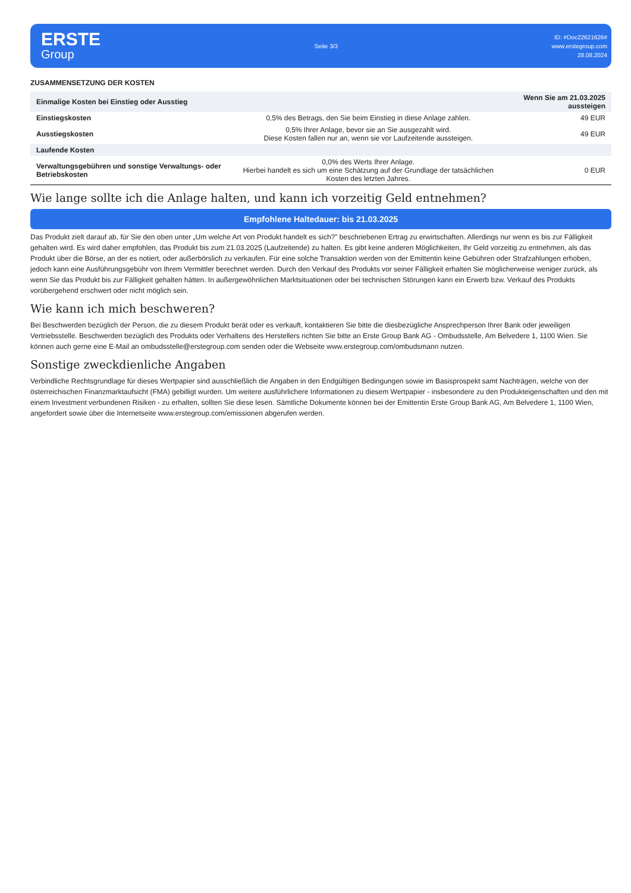ERSTE
Group
Seite 3/3
ID: #Doc22621626#
www.erstegroup.com
28.08.2024
ZUSAMMENSETZUNG DER KOSTEN
| Einmalige Kosten bei Einstieg oder Ausstieg | | Wenn Sie am 21.03.2025 aussteigen |
| Einstiegskosten | 0,5% des Betrags, den Sie beim Einstieg in diese Anlage zahlen. | 49 EUR |
| Ausstiegskosten | 0,5% Ihrer Anlage, bevor sie an Sie ausgezahlt wird. Diese Kosten fallen nur an, wenn sie vor Laufzeitende aussteigen. | 49 EUR |
| Laufende Kosten | | |
| Verwaltungsgebühren und sonstige Verwaltungs- oder Betriebskosten | 0,0% des Werts Ihrer Anlage. Hierbei handelt es sich um eine Schätzung auf der Grundlage der tatsächlichen Kosten des letzten Jahres. | 0 EUR |
Wie lange sollte ich die Anlage halten, und kann ich vorzeitig Geld entnehmen?
Empfohlene Haltedauer: bis 21.03.2025
Das Produkt zielt darauf ab, für Sie den oben unter „Um welche Art von Produkt handelt es sich?” beschriebenen Ertrag zu erwirtschaften. Allerdings nur wenn es bis zur Fälligkeit gehalten wird. Es wird daher empfohlen, das Produkt bis zum 21.03.2025 (Laufzeitende) zu halten. Es gibt keine anderen Möglichkeiten, Ihr Geld vorzeitig zu entnehmen, als das Produkt über die Börse, an der es notiert, oder außerbörslich zu verkaufen. Für eine solche Transaktion werden von der Emittentin keine Gebühren oder Strafzahlungen erhoben, jedoch kann eine Ausführungsgebühr von Ihrem Vermittler berechnet werden. Durch den Verkauf des Produkts vor seiner Fälligkeit erhalten Sie möglicherweise weniger zurück, als wenn Sie das Produkt bis zur Fälligkeit gehalten hätten. In außergewöhnlichen Marktsituationen oder bei technischen Störungen kann ein Erwerb bzw. Verkauf des Produkts vorübergehend erschwert oder nicht möglich sein.
Wie kann ich mich beschweren?
Bei Beschwerden bezüglich der Person, die zu diesem Produkt berät oder es verkauft, kontaktieren Sie bitte die diesbezügliche Ansprechperson Ihrer Bank oder jeweiligen Vertriebsstelle. Beschwerden bezüglich des Produkts oder Verhaltens des Herstellers richten Sie bitte an Erste Group Bank AG - Ombudsstelle, Am Belvedere 1, 1100 Wien. Sie können auch gerne eine E-Mail an ombudsstelle@erstegroup.com senden oder die Webseite www.erstegroup.com/ombudsmann nutzen.
Sonstige zweckdienliche Angaben
Verbindliche Rechtsgrundlage für dieses Wertpapier sind ausschließlich die Angaben in den Endgültigen Bedingungen sowie im Basisprospekt samt Nachträgen, welche von der österreichischen Finanzmarktaufsicht (FMA) gebilligt wurden. Um weitere ausführlichere Informationen zu diesem Wertpapier - insbesondere zu den Produkteigenschaften und den mit einem Investment verbundenen Risiken - zu erhalten, sollten Sie diese lesen. Sämtliche Dokumente können bei der Emittentin Erste Group Bank AG, Am Belvedere 1, 1100 Wien, angefordert sowie über die Internetseite www.erstegroup.com/emissionen abgerufen werden.